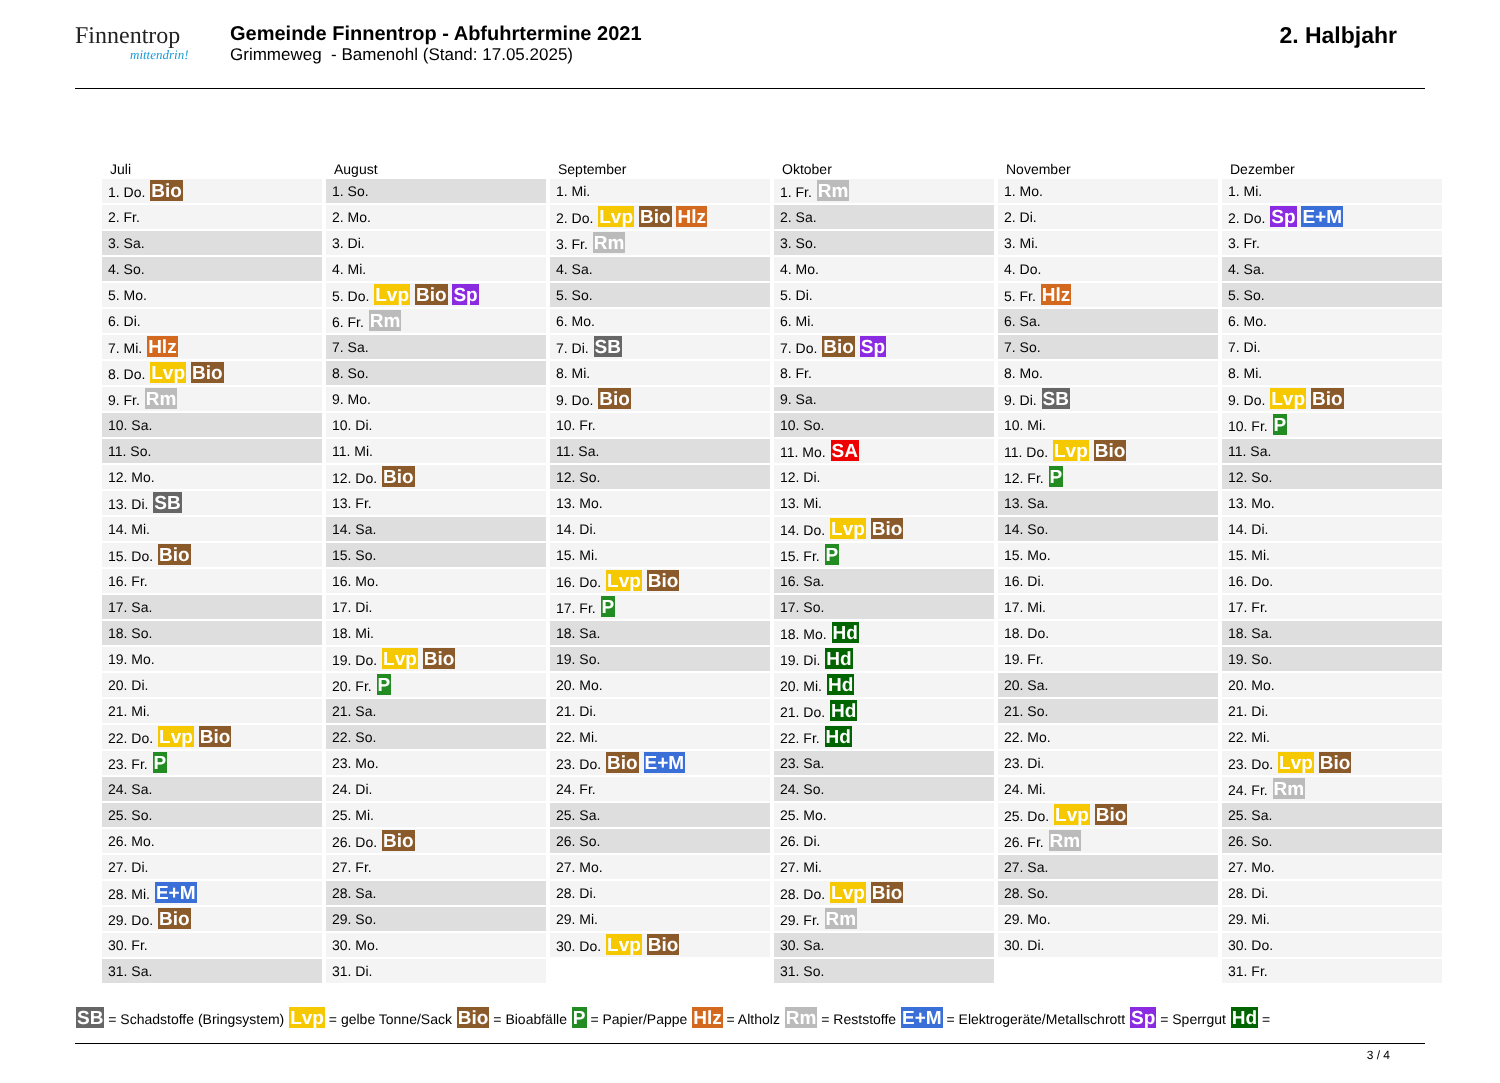Finnentrop
mittendrin!
Gemeinde Finnentrop - Abfuhrtermine 2021
Grimmeweg - Bamenohl (Stand: 17.05.2025)
2. Halbjahr
| Juli | August | September | Oktober | November | Dezember |
| --- | --- | --- | --- | --- | --- |
| 1. Do. Bio | 1. So. | 1. Mi. | 1. Fr. Rm | 1. Mo. | 1. Mi. |
| 2. Fr. | 2. Mo. | 2. Do. Lvp Bio Hlz | 2. Sa. | 2. Di. | 2. Do. Sp E+M |
| 3. Sa. | 3. Di. | 3. Fr. Rm | 3. So. | 3. Mi. | 3. Fr. |
| 4. So. | 4. Mi. | 4. Sa. | 4. Mo. | 4. Do. | 4. Sa. |
| 5. Mo. | 5. Do. Lvp Bio Sp | 5. So. | 5. Di. | 5. Fr. Hlz | 5. So. |
| 6. Di. | 6. Fr. Rm | 6. Mo. | 6. Mi. | 6. Sa. | 6. Mo. |
| 7. Mi. Hlz | 7. Sa. | 7. Di. SB | 7. Do. Bio Sp | 7. So. | 7. Di. |
| 8. Do. Lvp Bio | 8. So. | 8. Mi. | 8. Fr. | 8. Mo. | 8. Mi. |
| 9. Fr. Rm | 9. Mo. | 9. Do. Bio | 9. Sa. | 9. Di. SB | 9. Do. Lvp Bio |
| 10. Sa. | 10. Di. | 10. Fr. | 10. So. | 10. Mi. | 10. Fr. P |
| 11. So. | 11. Mi. | 11. Sa. | 11. Mo. SA | 11. Do. Lvp Bio | 11. Sa. |
| 12. Mo. | 12. Do. Bio | 12. So. | 12. Di. | 12. Fr. P | 12. So. |
| 13. Di. SB | 13. Fr. | 13. Mo. | 13. Mi. | 13. Sa. | 13. Mo. |
| 14. Mi. | 14. Sa. | 14. Di. | 14. Do. Lvp Bio | 14. So. | 14. Di. |
| 15. Do. Bio | 15. So. | 15. Mi. | 15. Fr. P | 15. Mo. | 15. Mi. |
| 16. Fr. | 16. Mo. | 16. Do. Lvp Bio | 16. Sa. | 16. Di. | 16. Do. |
| 17. Sa. | 17. Di. | 17. Fr. P | 17. So. | 17. Mi. | 17. Fr. |
| 18. So. | 18. Mi. | 18. Sa. | 18. Mo. Hd | 18. Do. | 18. Sa. |
| 19. Mo. | 19. Do. Lvp Bio | 19. So. | 19. Di. Hd | 19. Fr. | 19. So. |
| 20. Di. | 20. Fr. P | 20. Mo. | 20. Mi. Hd | 20. Sa. | 20. Mo. |
| 21. Mi. | 21. Sa. | 21. Di. | 21. Do. Hd | 21. So. | 21. Di. |
| 22. Do. Lvp Bio | 22. So. | 22. Mi. | 22. Fr. Hd | 22. Mo. | 22. Mi. |
| 23. Fr. P | 23. Mo. | 23. Do. Bio E+M | 23. Sa. | 23. Di. | 23. Do. Lvp Bio |
| 24. Sa. | 24. Di. | 24. Fr. | 24. So. | 24. Mi. | 24. Fr. Rm |
| 25. So. | 25. Mi. | 25. Sa. | 25. Mo. | 25. Do. Lvp Bio | 25. Sa. |
| 26. Mo. | 26. Do. Bio | 26. So. | 26. Di. | 26. Fr. Rm | 26. So. |
| 27. Di. | 27. Fr. | 27. Mo. | 27. Mi. | 27. Sa. | 27. Mo. |
| 28. Mi. E+M | 28. Sa. | 28. Di. | 28. Do. Lvp Bio | 28. So. | 28. Di. |
| 29. Do. Bio | 29. So. | 29. Mi. | 29. Fr. Rm | 29. Mo. | 29. Mi. |
| 30. Fr. | 30. Mo. | 30. Do. Lvp Bio | 30. Sa. | 30. Di. | 30. Do. |
| 31. Sa. | 31. Di. | | 31. So. | | 31. Fr. |
SB = Schadstoffe (Bringsystem) Lvp = gelbe Tonne/Sack Bio = Bioabfälle P = Papier/Pappe Hlz = Altholz Rm = Reststoffe E+M = Elektrogeräte/Metallschrott Sp = Sperrgut Hd =
3 / 4